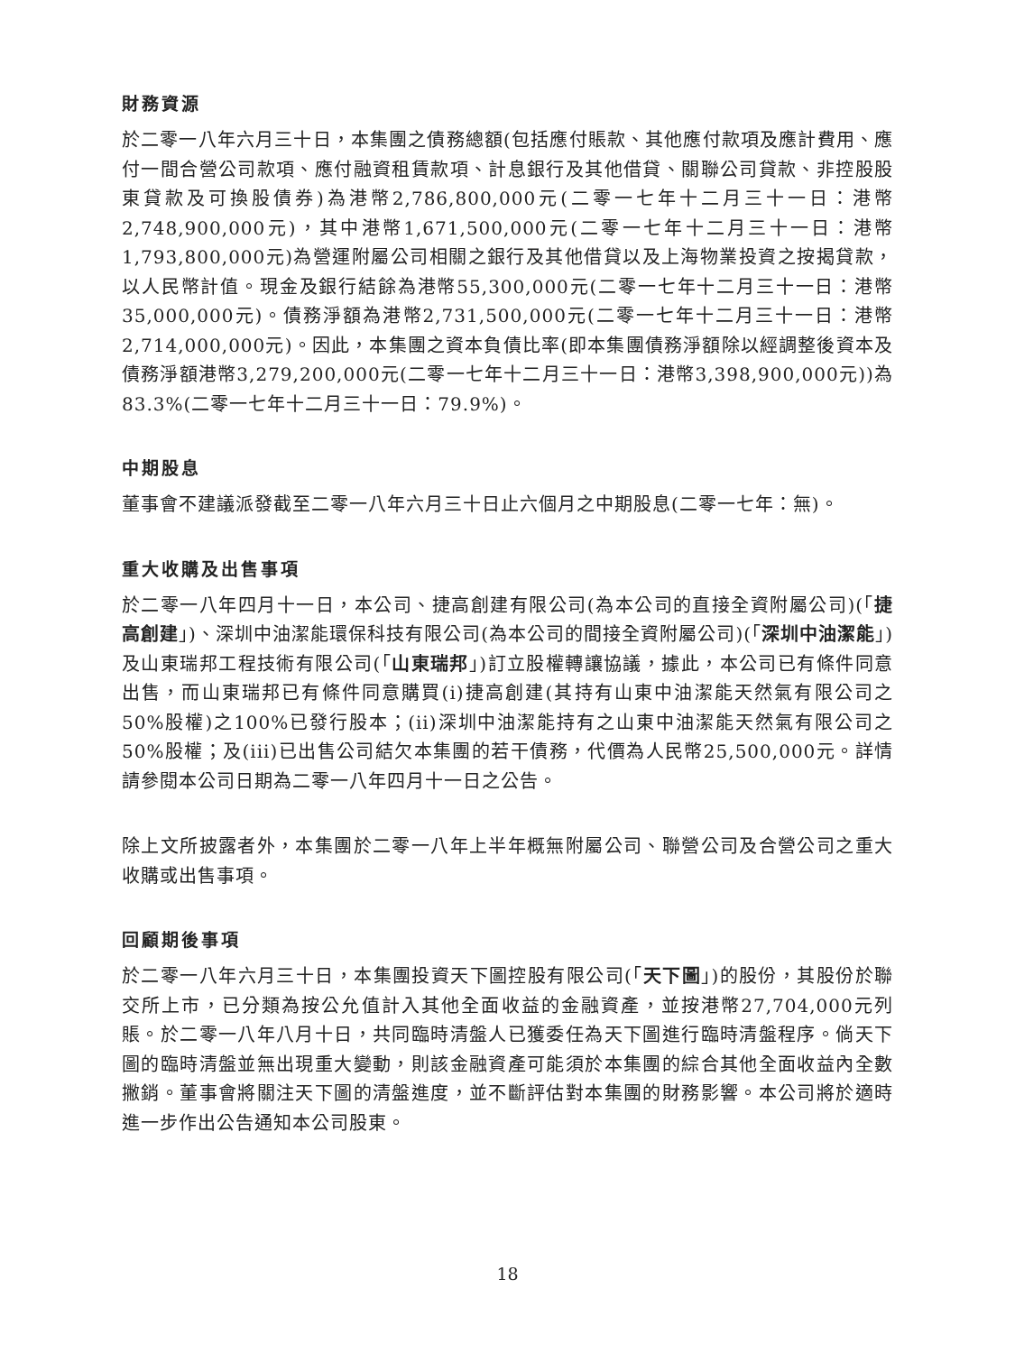財務資源
於二零一八年六月三十日，本集團之債務總額(包括應付賬款、其他應付款項及應計費用、應付一間合營公司款項、應付融資租賃款項、計息銀行及其他借貸、關聯公司貸款、非控股股東貸款及可換股債券)為港幣2,786,800,000元(二零一七年十二月三十一日：港幣2,748,900,000元)，其中港幣1,671,500,000元(二零一七年十二月三十一日：港幣1,793,800,000元)為營運附屬公司相關之銀行及其他借貸以及上海物業投資之按揭貸款，以人民幣計值。現金及銀行結餘為港幣55,300,000元(二零一七年十二月三十一日：港幣35,000,000元)。債務淨額為港幣2,731,500,000元(二零一七年十二月三十一日：港幣2,714,000,000元)。因此，本集團之資本負債比率(即本集團債務淨額除以經調整後資本及債務淨額港幣3,279,200,000元(二零一七年十二月三十一日：港幣3,398,900,000元))為83.3%(二零一七年十二月三十一日：79.9%)。
中期股息
董事會不建議派發截至二零一八年六月三十日止六個月之中期股息(二零一七年：無)。
重大收購及出售事項
於二零一八年四月十一日，本公司、捷高創建有限公司(為本公司的直接全資附屬公司)(「捷高創建」)、深圳中油潔能環保科技有限公司(為本公司的間接全資附屬公司)(「深圳中油潔能」)及山東瑞邦工程技術有限公司(「山東瑞邦」)訂立股權轉讓協議，據此，本公司已有條件同意出售，而山東瑞邦已有條件同意購買(i)捷高創建(其持有山東中油潔能天然氣有限公司之50%股權)之100%已發行股本；(ii)深圳中油潔能持有之山東中油潔能天然氣有限公司之50%股權；及(iii)已出售公司結欠本集團的若干債務，代價為人民幣25,500,000元。詳情請參閱本公司日期為二零一八年四月十一日之公告。
除上文所披露者外，本集團於二零一八年上半年概無附屬公司、聯營公司及合營公司之重大收購或出售事項。
回顧期後事項
於二零一八年六月三十日，本集團投資天下圖控股有限公司(「天下圖」)的股份，其股份於聯交所上市，已分類為按公允值計入其他全面收益的金融資產，並按港幣27,704,000元列賬。於二零一八年八月十日，共同臨時清盤人已獲委任為天下圖進行臨時清盤程序。倘天下圖的臨時清盤並無出現重大變動，則該金融資產可能須於本集團的綜合其他全面收益內全數撇銷。董事會將關注天下圖的清盤進度，並不斷評估對本集團的財務影響。本公司將於適時進一步作出公告通知本公司股東。
18